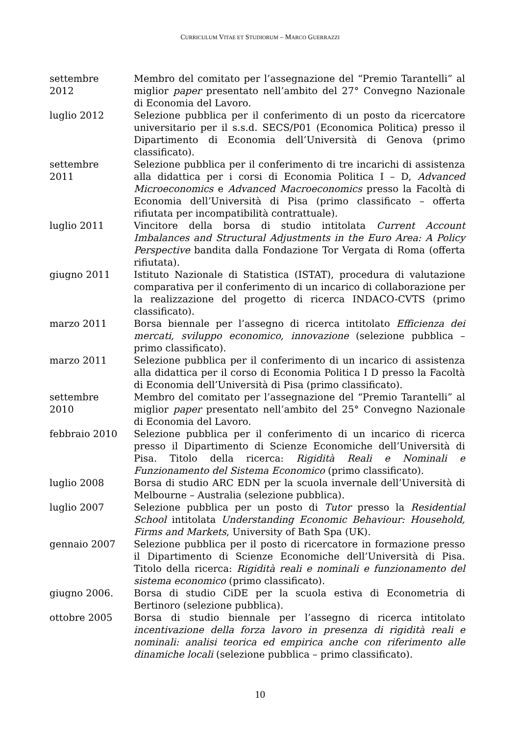CURRICULUM VITAE ET STUDIORUM – MARCO GUERRAZZI
settembre
2012
Membro del comitato per l’assegnazione del “Premio Tarantelli” al miglior paper presentato nell’ambito del 27° Convegno Nazionale di Economia del Lavoro.
luglio 2012 Selezione pubblica per il conferimento di un posto da ricercatore universitario per il s.s.d. SECS/P01 (Economica Politica) presso il Dipartimento di Economia dell’Università di Genova (primo classificato).
settembre
2011
Selezione pubblica per il conferimento di tre incarichi di assistenza alla didattica per i corsi di Economia Politica I – D, Advanced Microeconomics e Advanced Macroeconomics presso la Facoltà di Economia dell’Università di Pisa (primo classificato – offerta rifiutata per incompatibilità contrattuale).
luglio 2011 Vincitore della borsa di studio intitolata Current Account Imbalances and Structural Adjustments in the Euro Area: A Policy Perspective bandita dalla Fondazione Tor Vergata di Roma (offerta rifiutata).
giugno 2011 Istituto Nazionale di Statistica (ISTAT), procedura di valutazione comparativa per il conferimento di un incarico di collaborazione per la realizzazione del progetto di ricerca INDACO-CVTS (primo classificato).
marzo 2011 Borsa biennale per l’assegno di ricerca intitolato Efficienza dei mercati, sviluppo economico, innovazione (selezione pubblica – primo classificato).
marzo 2011 Selezione pubblica per il conferimento di un incarico di assistenza alla didattica per il corso di Economia Politica I D presso la Facoltà di Economia dell’Università di Pisa (primo classificato).
settembre
2010
Membro del comitato per l’assegnazione del “Premio Tarantelli” al miglior paper presentato nell’ambito del 25° Convegno Nazionale di Economia del Lavoro.
febbraio 2010 Selezione pubblica per il conferimento di un incarico di ricerca presso il Dipartimento di Scienze Economiche dell’Università di Pisa. Titolo della ricerca: Rigidità Reali e Nominali e Funzionamento del Sistema Economico (primo classificato).
luglio 2008 Borsa di studio ARC EDN per la scuola invernale dell’Università di Melbourne – Australia (selezione pubblica).
luglio 2007 Selezione pubblica per un posto di Tutor presso la Residential School intitolata Understanding Economic Behaviour: Household, Firms and Markets, University of Bath Spa (UK).
gennaio 2007 Selezione pubblica per il posto di ricercatore in formazione presso il Dipartimento di Scienze Economiche dell’Università di Pisa. Titolo della ricerca: Rigidità reali e nominali e funzionamento del sistema economico (primo classificato).
giugno 2006. Borsa di studio CiDE per la scuola estiva di Econometria di Bertinoro (selezione pubblica).
ottobre 2005 Borsa di studio biennale per l’assegno di ricerca intitolato incentivazione della forza lavoro in presenza di rigidità reali e nominali: analisi teorica ed empirica anche con riferimento alle dinamiche locali (selezione pubblica – primo classificato).
10